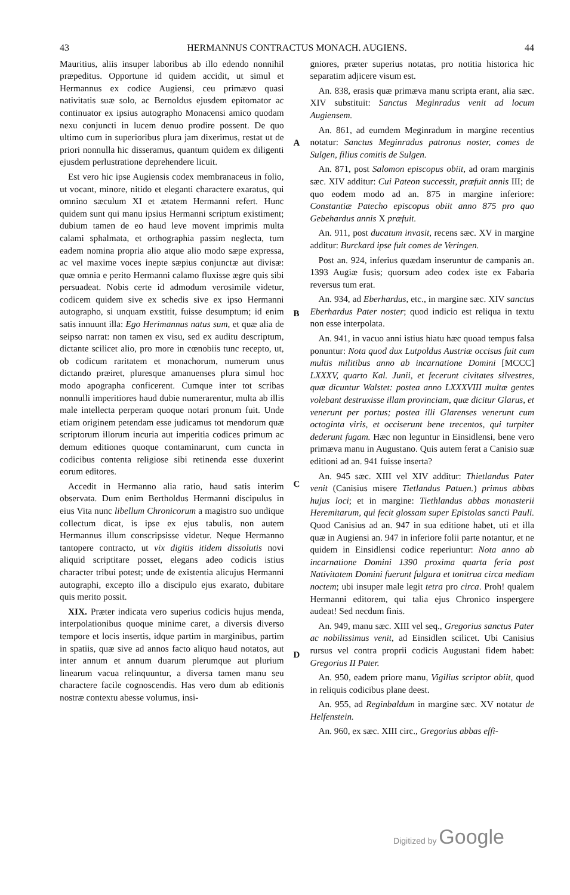43 HERMANNUS CONTRACTUS MONACH. AUGIENS. 44
Mauritius, aliis insuper laboribus ab illo edendo nonnihil præpeditus. Opportune id quidem accidit, ut simul et Hermannus ex codice Augiensi, ceu primævo quasi nativitatis suæ solo, ac Bernoldus ejusdem epitomator ac continuator ex ipsius autographo Monacensi amico quodam nexu conjuncti in lucem denuo prodire possent. De quo ultimo cum in superioribus plura jam dixerimus, restat ut de priori nonnulla hic disseramus, quantum quidem ex diligenti ejusdem perlustratione deprehendere licuit.
Est vero hic ipse Augiensis codex membranaceus in folio, ut vocant, minore, nitido et eleganti charactere exaratus, qui omnino sæculum XI et ætatem Hermanni refert. Hunc quidem sunt qui manu ipsius Hermanni scriptum existiment; dubium tamen de eo haud leve movent imprimis multa calami sphalmata, et orthographia passim neglecta, tum eadem nomina propria alio atque alio modo sæpe expressa, ac vel maxime voces inepte sæpius conjunctæ aut divisæ: quæ omnia e perito Hermanni calamo fluxisse ægre quis sibi persuadeat. Nobis certe id admodum verosimile videtur, codicem quidem sive ex schedis sive ex ipso Hermanni autographo, si unquam exstitit, fuisse desumptum; id enim satis innuunt illa: Ego Herimannus natus sum, et quæ alia de seipso narrat: non tamen ex visu, sed ex auditu descriptum, dictante scilicet alio, pro more in cœnobiis tunc recepto, ut, ob codicum raritatem et monachorum, numerum unus dictando præiret, pluresque amanuenses plura simul hoc modo apographa conficerent. Cumque inter tot scribas nonnulli imperitiores haud dubie numerarentur, multa ab illis male intellecta perperam quoque notari pronum fuit. Unde etiam originem petendam esse judicamus tot mendorum quæ scriptorum illorum incuria aut imperitia codices primum ac demum editiones quoque contaminarunt, cum cuncta in codicibus contenta religiose sibi retinenda esse duxerint eorum editores.
Accedit in Hermanno alia ratio, haud satis interim observata. Dum enim Bertholdus Hermanni discipulus in eius Vita nunc libellum Chronicorum a magistro suo undique collectum dicat, is ipse ex ejus tabulis, non autem Hermannus illum conscripsisse videtur. Neque Hermanno tantopere contracto, ut vix digitis itidem dissolutis novi aliquid scriptitare posset, elegans adeo codicis istius character tribui potest; unde de existentia alicujus Hermanni autographi, excepto illo a discipulo ejus exarato, dubitare quis merito possit.
XIX. Præter indicata vero superius codicis hujus menda, interpolationibus quoque minime caret, a diversis diverso tempore et locis insertis, idque partim in marginibus, partim in spatiis, quæ sive ad annos facto aliquo haud notatos, aut inter annum et annum duarum plerumque aut plurium linearum vacua relinquuntur, a diversa tamen manu seu charactere facile cognoscendis. Has vero dum ab editionis nostræ contextu abesse volumus, insi-
ABCD
gniores, præter superius notatas, pro notitia historica hic separatim adjicere visum est.
An. 838, erasis quæ primæva manu scripta erant, alia sæc. XIV substituit: Sanctus Meginradus venit ad locum Augiensem.
An. 861, ad eumdem Meginradum in margine recentius notatur: Sanctus Meginradus patronus noster, comes de Sulgen, filius comitis de Sulgen.
An. 871, post Salomon episcopus obiit, ad oram marginis sæc. XIV additur: Cui Pateon successit, præfuit annis III; de quo eodem modo ad an. 875 in margine inferiore: Constantiæ Patecho episcopus obiit anno 875 pro quo Gebehardus annis X præfuit.
An. 911, post ducatum invasit, recens sæc. XV in margine additur: Burckard ipse fuit comes de Veringen.
Post an. 924, inferius quædam inseruntur de campanis an. 1393 Augiæ fusis; quorsum adeo codex iste ex Fabaria reversus tum erat.
An. 934, ad Eberhardus, etc., in margine sæc. XIV sanctus Eberhardus Pater noster; quod indicio est reliqua in textu non esse interpolata.
An. 941, in vacuo anni istius hiatu hæc quoad tempus falsa ponuntur: Nota quod dux Lutpoldus Austriæ occisus fuit cum multis militibus anno ab incarnatione Domini [MCCC] LXXXV, quarto Kal. Junii, et fecerunt civitates silvestres, quæ dicuntur Walstet: postea anno LXXXVIII multæ gentes volebant destruxisse illam provinciam, quæ dicitur Glarus, et venerunt per portus; postea illi Glarenses venerunt cum octoginta viris, et occiserunt bene trecentos, qui turpiter dederunt fugam. Hæc non leguntur in Einsidlensi, bene vero primæva manu in Augustano. Quis autem ferat a Canisio suæ editioni ad an. 941 fuisse inserta?
An. 945 sæc. XIII vel XIV additur: Thietlandus Pater venit (Canisius misere Tietlandus Patuen.) primus abbas hujus loci; et in margine: Tiethlandus abbas monasterii Heremitarum, qui fecit glossam super Epistolas sancti Pauli. Quod Canisius ad an. 947 in sua editione habet, uti et illa quæ in Augiensi an. 947 in inferiore folii parte notantur, et ne quidem in Einsidlensi codice reperiuntur: Nota anno ab incarnatione Domini 1390 proxima quarta feria post Nativitatem Domini fuerunt fulgura et tonitrua circa mediam noctem; ubi insuper male legit tetra pro circa. Proh! qualem Hermanni editorem, qui talia ejus Chronico inspergere audeat! Sed necdum finis.
An. 949, manu sæc. XIII vel seq., Gregorius sanctus Pater ac nobilissimus venit, ad Einsidlen scilicet. Ubi Canisius rursus vel contra proprii codicis Augustani fidem habet: Gregorius II Pater.
An. 950, eadem priore manu, Vigilius scriptor obiit, quod in reliquis codicibus plane deest.
An. 955, ad Reginbaldum in margine sæc. XV notatur de Helfenstein.
An. 960, ex sæc. XIII circ., Gregorius abbas effi-
Digitized by Google